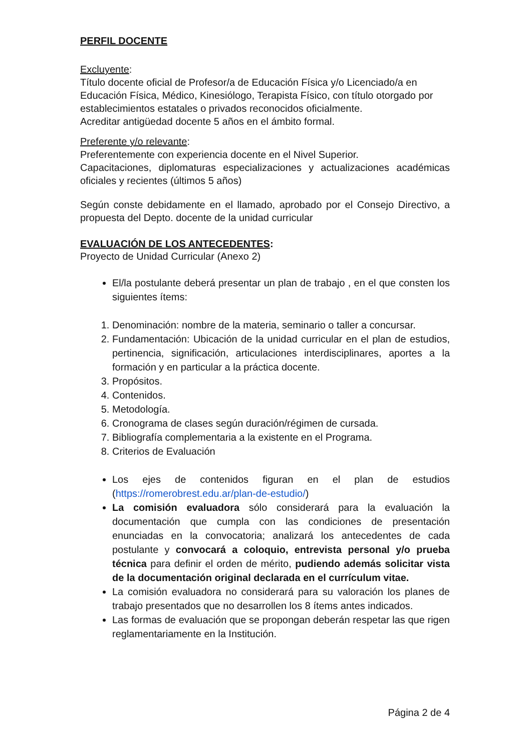PERFIL DOCENTE
Excluyente:
Título docente oficial de Profesor/a de Educación Física y/o Licenciado/a en Educación Física, Médico, Kinesiólogo, Terapista Físico, con título otorgado por establecimientos estatales o privados reconocidos oficialmente.
Acreditar antigüedad docente 5 años en el ámbito formal.
Preferente y/o relevante:
Preferentemente con experiencia docente en el Nivel Superior.
Capacitaciones, diplomaturas especializaciones y actualizaciones académicas oficiales y recientes (últimos 5 años)
Según conste debidamente en el llamado, aprobado por el Consejo Directivo, a propuesta del Depto. docente de la unidad curricular
EVALUACIÓN DE LOS ANTECEDENTES:
Proyecto de Unidad Curricular (Anexo 2)
El/la postulante deberá presentar un plan de trabajo , en el que consten los siguientes ítems:
1. Denominación: nombre de la materia, seminario o taller a concursar.
2. Fundamentación: Ubicación de la unidad curricular en el plan de estudios, pertinencia, significación, articulaciones interdisciplinares, aportes a la formación y en particular a la práctica docente.
3. Propósitos.
4. Contenidos.
5. Metodología.
6. Cronograma de clases según duración/régimen de cursada.
7. Bibliografía complementaria a la existente en el Programa.
8. Criterios de Evaluación
Los ejes de contenidos figuran en el plan de estudios (https://romerobrest.edu.ar/plan-de-estudio/)
La comisión evaluadora sólo considerará para la evaluación la documentación que cumpla con las condiciones de presentación enunciadas en la convocatoria; analizará los antecedentes de cada postulante y convocará a coloquio, entrevista personal y/o prueba técnica para definir el orden de mérito, pudiendo además solicitar vista de la documentación original declarada en el currículum vitae.
La comisión evaluadora no considerará para su valoración los planes de trabajo presentados que no desarrollen los 8 ítems antes indicados.
Las formas de evaluación que se propongan deberán respetar las que rigen reglamentariamente en la Institución.
Página 2 de 4